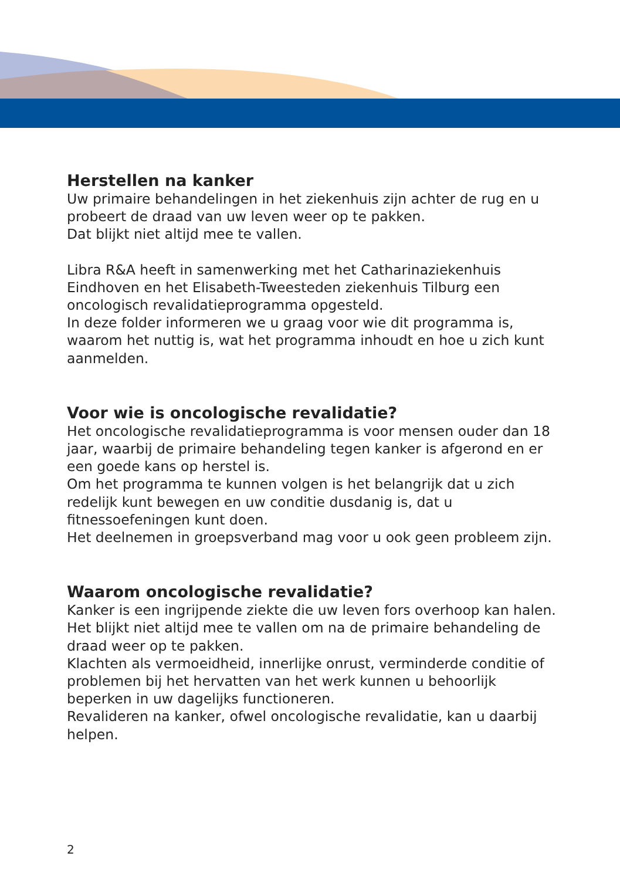Herstellen na kanker
Uw primaire behandelingen in het ziekenhuis zijn achter de rug en u probeert de draad van uw leven weer op te pakken.
Dat blijkt niet altijd mee te vallen.
Libra R&A heeft in samenwerking met het Catharinaziekenhuis Eindhoven en het Elisabeth-Tweesteden ziekenhuis Tilburg een oncologisch revalidatieprogramma opgesteld.
In deze folder informeren we u graag voor wie dit programma is, waarom het nuttig is, wat het programma inhoudt en hoe u zich kunt aanmelden.
Voor wie is oncologische revalidatie?
Het oncologische revalidatieprogramma is voor mensen ouder dan 18 jaar, waarbij de primaire behandeling tegen kanker is afgerond en er een goede kans op herstel is.
Om het programma te kunnen volgen is het belangrijk dat u zich redelijk kunt bewegen en uw conditie dusdanig is, dat u fitnessoefeningen kunt doen.
Het deelnemen in groepsverband mag voor u ook geen probleem zijn.
Waarom oncologische revalidatie?
Kanker is een ingrijpende ziekte die uw leven fors overhoop kan halen.
Het blijkt niet altijd mee te vallen om na de primaire behandeling de draad weer op te pakken.
Klachten als vermoeidheid, innerlijke onrust, verminderde conditie of problemen bij het hervatten van het werk kunnen u behoorlijk beperken in uw dagelijks functioneren.
Revalideren na kanker, ofwel oncologische revalidatie, kan u daarbij helpen.
2